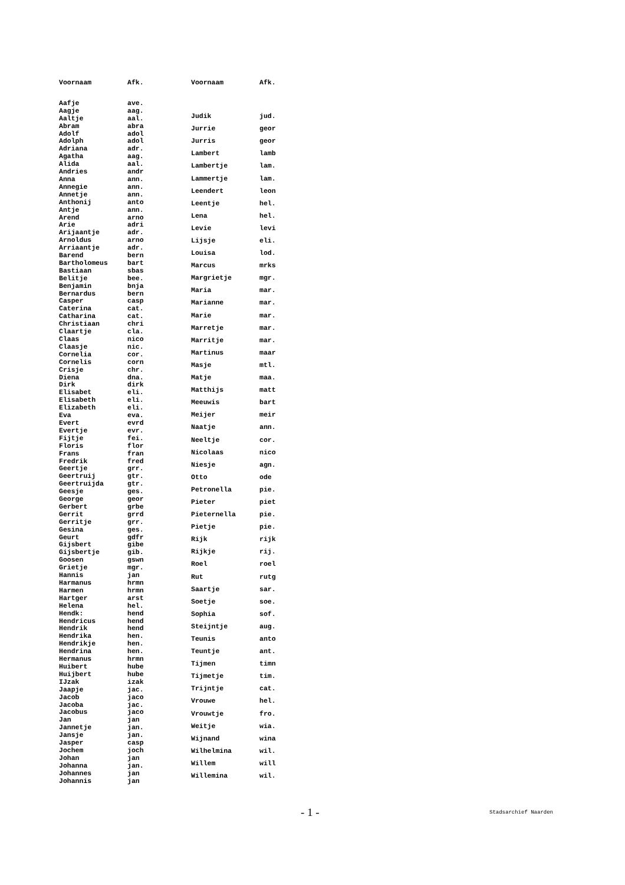| Voornaam | Afk. |
| --- | --- |
| Aafje | ave. |
| Aagje | aag. |
| Aaltje | aal. |
| Abram | abra |
| Adolf | adol |
| Adolph | adol |
| Adriana | adr. |
| Agatha | aag. |
| Alida | aal. |
| Andries | andr |
| Anna | ann. |
| Annegie | ann. |
| Annetje | ann. |
| Anthonij | anto |
| Antje | ann. |
| Arend | arno |
| Arie | adri |
| Arijaantje | adr. |
| Arnoldus | arno |
| Arriaantje | adr. |
| Barend | bern |
| Bartholomeus | bart |
| Bastiaan | sbas |
| Belitje | bee. |
| Benjamin | bnja |
| Bernardus | bern |
| Casper | casp |
| Caterina | cat. |
| Catharina | cat. |
| Christiaan | chri |
| Claartje | cla. |
| Claas | nico |
| Claasje | nic. |
| Cornelia | cor. |
| Cornelis | corn |
| Crisje | chr. |
| Diena | dna. |
| Dirk | dirk |
| Elisabet | eli. |
| Elisabeth | eli. |
| Elizabeth | eli. |
| Eva | eva. |
| Evert | evrd |
| Evertje | evr. |
| Fijtje | fei. |
| Floris | flor |
| Frans | fran |
| Fredrik | fred |
| Geertje | grr. |
| Geertruij | gtr. |
| Geertruijda | gtr. |
| Geesje | ges. |
| George | geor |
| Gerbert | grbe |
| Gerrit | grrd |
| Gerritje | grr. |
| Gesina | ges. |
| Geurt | gdfr |
| Gijsbert | gibe |
| Gijsbertje | gib. |
| Goosen | gswn |
| Grietje | mgr. |
| Hannis | jan |
| Harmanus | hrmn |
| Harmen | hrmn |
| Hartger | arst |
| Helena | hel. |
| Hendk: | hend |
| Hendricus | hend |
| Hendrik | hend |
| Hendrika | hen. |
| Hendrikje | hen. |
| Hendrina | hen. |
| Hermanus | hrmn |
| Huibert | hube |
| Huijbert | hube |
| IJzak | izak |
| Jaapje | jac. |
| Jacob | jaco |
| Jacoba | jac. |
| Jacobus | jaco |
| Jan | jan |
| Jannetje | jan. |
| Jansje | jan. |
| Jasper | casp |
| Jochem | joch |
| Johan | jan |
| Johanna | jan. |
| Johannes | jan |
| Johannis | jan |
| Voornaam | Afk. |
| --- | --- |
| Judik | jud. |
| Jurrie | geor |
| Jurris | geor |
| Lambert | lamb |
| Lambertje | lam. |
| Lammertje | lam. |
| Leendert | leon |
| Leentje | hel. |
| Lena | hel. |
| Levie | levi |
| Lijsje | eli. |
| Louisa | lod. |
| Marcus | mrks |
| Margrietje | mgr. |
| Maria | mar. |
| Marianne | mar. |
| Marie | mar. |
| Marretje | mar. |
| Marritje | mar. |
| Martinus | maar |
| Masje | mtl. |
| Matje | maa. |
| Matthijs | matt |
| Meeuwis | bart |
| Meijer | meir |
| Naatje | ann. |
| Neeltje | cor. |
| Nicolaas | nico |
| Niesje | agn. |
| Otto | ode |
| Petronella | pie. |
| Pieter | piet |
| Pieternella | pie. |
| Pietje | pie. |
| Rijk | rijk |
| Rijkje | rij. |
| Roel | roel |
| Rut | rutg |
| Saartje | sar. |
| Soetje | soe. |
| Sophia | sof. |
| Steijntje | aug. |
| Teunis | anto |
| Teuntje | ant. |
| Tijmen | timn |
| Tijmetje | tim. |
| Trijntje | cat. |
| Vrouwe | hel. |
| Vrouwtje | fro. |
| Weitje | wia. |
| Wijnand | wina |
| Wilhelmina | wil. |
| Willem | will |
| Willemina | wil. |
- 1 - Stadsarchief Naarden